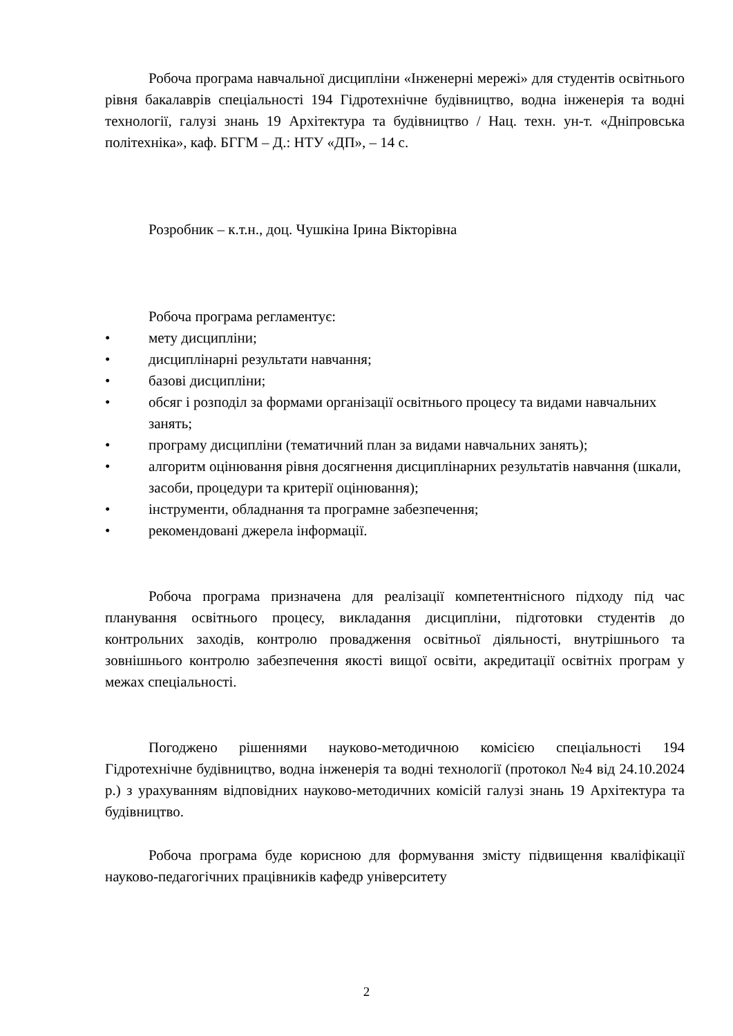Робоча програма навчальної дисципліни «Інженерні мережі» для студентів освітнього рівня бакалаврів спеціальності 194 Гідротехнічне будівництво, водна інженерія та водні технології, галузі знань 19 Архітектура та будівництво / Нац. техн. ун-т. «Дніпровська політехніка», каф. БГГМ – Д.: НТУ «ДП», – 14 с.
Розробник – к.т.н., доц. Чушкіна Ірина Вікторівна
Робоча програма регламентує:
• мету дисципліни;
• дисциплінарні результати навчання;
• базові дисципліни;
• обсяг і розподіл за формами організації освітнього процесу та видами навчальних занять;
• програму дисципліни (тематичний план за видами навчальних занять);
• алгоритм оцінювання рівня досягнення дисциплінарних результатів навчання (шкали, засоби, процедури та критерії оцінювання);
• інструменти, обладнання та програмне забезпечення;
• рекомендовані джерела інформації.
Робоча програма призначена для реалізації компетентнісного підходу під час планування освітнього процесу, викладання дисципліни, підготовки студентів до контрольних заходів, контролю провадження освітньої діяльності, внутрішнього та зовнішнього контролю забезпечення якості вищої освіти, акредитації освітніх програм у межах спеціальності.
Погоджено рішеннями науково-методичною комісією спеціальності 194 Гідротехнічне будівництво, водна інженерія та водні технології (протокол №4 від 24.10.2024 р.) з урахуванням відповідних науково-методичних комісій галузі знань 19 Архітектура та будівництво.
Робоча програма буде корисною для формування змісту підвищення кваліфікації науково-педагогічних працівників кафедр університету
2